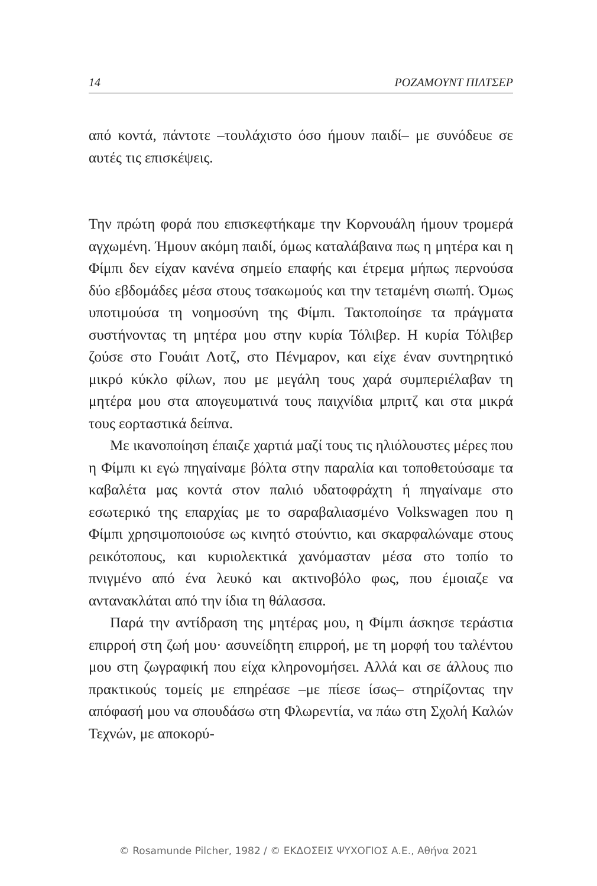14 ΡΟΖΑΜΟΥΝΤ ΠΙΛΤΣΕΡ
από κοντά, πάντοτε –τουλάχιστο όσο ήμουν παιδί– με συνόδευε σε αυτές τις επισκέψεις.
Την πρώτη φορά που επισκεφτήκαμε την Κορνουάλη ήμουν τρομερά αγχωμένη. Ήμουν ακόμη παιδί, όμως καταλάβαινα πως η μητέρα και η Φίμπι δεν είχαν κανένα σημείο επαφής και έτρεμα μήπως περνούσα δύο εβδομάδες μέσα στους τσακωμούς και την τεταμένη σιωπή. Όμως υποτιμούσα τη νοημοσύνη της Φίμπι. Τακτοποίησε τα πράγματα συστήνοντας τη μητέρα μου στην κυρία Τόλιβερ. Η κυρία Τόλιβερ ζούσε στο Γουάιτ Λοτζ, στο Πένμαρον, και είχε έναν συντηρητικό μικρό κύκλο φίλων, που με μεγάλη τους χαρά συμπεριέλαβαν τη μητέρα μου στα απογευματινά τους παιχνίδια μπριτζ και στα μικρά τους εορταστικά δείπνα.
Με ικανοποίηση έπαιζε χαρτιά μαζί τους τις ηλιόλουστες μέρες που η Φίμπι κι εγώ πηγαίναμε βόλτα στην παραλία και τοποθετούσαμε τα καβαλέτα μας κοντά στον παλιό υδατοφράχτη ή πηγαίναμε στο εσωτερικό της επαρχίας με το σαραβαλιασμένο Volkswagen που η Φίμπι χρησιμοποιούσε ως κινητό στούντιο, και σκαρφαλώναμε στους ρεικότοπους, και κυριολεκτικά χανόμασταν μέσα στο τοπίο το πνιγμένο από ένα λευκό και ακτινοβόλο φως, που έμοιαζε να αντανακλάται από την ίδια τη θάλασσα.
Παρά την αντίδραση της μητέρας μου, η Φίμπι άσκησε τεράστια επιρροή στη ζωή μου· ασυνείδητη επιρροή, με τη μορφή του ταλέντου μου στη ζωγραφική που είχα κληρονομήσει. Αλλά και σε άλλους πιο πρακτικούς τομείς με επηρέασε –με πίεσε ίσως– στηρίζοντας την απόφασή μου να σπουδάσω στη Φλωρεντία, να πάω στη Σχολή Καλών Τεχνών, με αποκορύ-
© Rosamunde Pilcher, 1982 / © ΕΚΔΟΣΕΙΣ ΨΥΧΟΓΙΟΣ Α.Ε., Αθήνα 2021